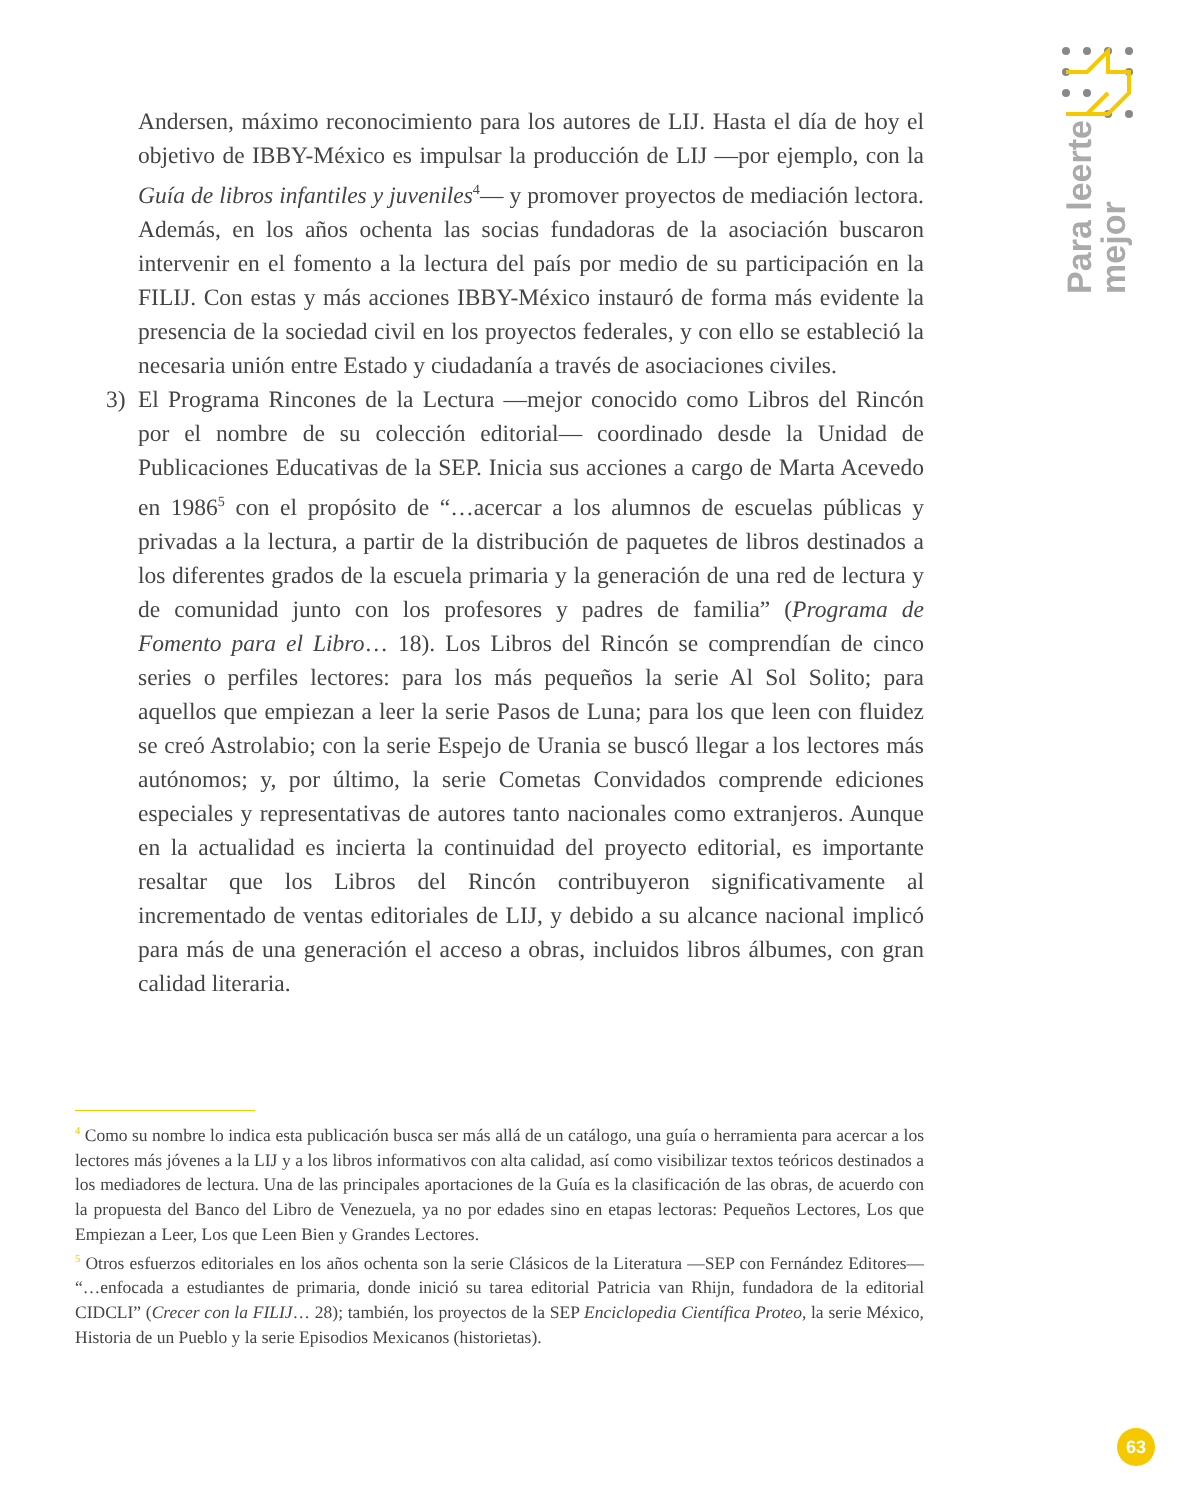Para leerte
mejor
Andersen, máximo reconocimiento para los autores de LIJ. Hasta el día de hoy el objetivo de IBBY-México es impulsar la producción de LIJ —por ejemplo, con la Guía de libros infantiles y juveniles<sup>4</sup>— y promover proyectos de mediación lectora. Además, en los años ochenta las socias fundadoras de la asociación buscaron intervenir en el fomento a la lectura del país por medio de su participación en la FILIJ. Con estas y más acciones IBBY-México instauró de forma más evidente la presencia de la sociedad civil en los proyectos federales, y con ello se estableció la necesaria unión entre Estado y ciudadanía a través de asociaciones civiles.
3) El Programa Rincones de la Lectura —mejor conocido como Libros del Rincón por el nombre de su colección editorial— coordinado desde la Unidad de Publicaciones Educativas de la SEP. Inicia sus acciones a cargo de Marta Acevedo en 1986<sup>5</sup> con el propósito de “…acercar a los alumnos de escuelas públicas y privadas a la lectura, a partir de la distribución de paquetes de libros destinados a los diferentes grados de la escuela primaria y la generación de una red de lectura y de comunidad junto con los profesores y padres de familia” (Programa de Fomento para el Libro… 18). Los Libros del Rincón se comprendían de cinco series o perfiles lectores: para los más pequeños la serie Al Sol Solito; para aquellos que empiezan a leer la serie Pasos de Luna; para los que leen con fluidez se creó Astrolabio; con la serie Espejo de Urania se buscó llegar a los lectores más autónomos; y, por último, la serie Cometas Convidados comprende ediciones especiales y representativas de autores tanto nacionales como extranjeros. Aunque en la actualidad es incierta la continuidad del proyecto editorial, es importante resaltar que los Libros del Rincón contribuyeron significativamente al incrementado de ventas editoriales de LIJ, y debido a su alcance nacional implicó para más de una generación el acceso a obras, incluidos libros álbumes, con gran calidad literaria.
<sup>4</sup> Como su nombre lo indica esta publicación busca ser más allá de un catálogo, una guía o herramienta para acercar a los lectores más jóvenes a la LIJ y a los libros informativos con alta calidad, así como visibilizar textos teóricos destinados a los mediadores de lectura. Una de las principales aportaciones de la Guía es la clasificación de las obras, de acuerdo con la propuesta del Banco del Libro de Venezuela, ya no por edades sino en etapas lectoras: Pequeños Lectores, Los que Empiezan a Leer, Los que Leen Bien y Grandes Lectores.
<sup>5</sup> Otros esfuerzos editoriales en los años ochenta son la serie Clásicos de la Literatura —SEP con Fernández Editores— “…enfocada a estudiantes de primaria, donde inició su tarea editorial Patricia van Rhijn, fundadora de la editorial CIDCLI” (Crecer con la FILIJ… 28); también, los proyectos de la SEP Enciclopedia Científica Proteo, la serie México, Historia de un Pueblo y la serie Episodios Mexicanos (historietas).
63